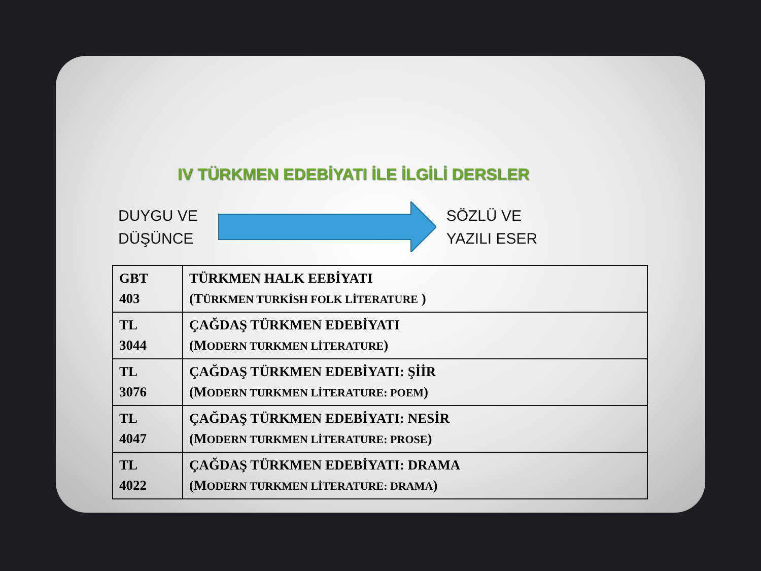IV TÜRKMEN EDEBİYATI İLE İLGİLİ DERSLER
DUYGU VE
DÜŞÜNCE
SÖZLÜ VE
YAZILI ESER
| GBT 403 | TÜRKMEN HALK EEBİYATI (T ÜRKMEN TURKİSH FOLK LİTERATURE ) |
| TL 3044 | ÇAĞDAŞ TÜRKMEN EDEBİYATI (M ODERN TURKMEN LİTERATURE ) |
| TL 3076 | ÇAĞDAŞ TÜRKMEN EDEBİYATI: ŞİİR (M ODERN TURKMEN LİTERATURE: POEM ) |
| TL 4047 | ÇAĞDAŞ TÜRKMEN EDEBİYATI: NESİR (M ODERN TURKMEN LİTERATURE: PROSE ) |
| TL 4022 | ÇAĞDAŞ TÜRKMEN EDEBİYATI: DRAMA (M ODERN TURKMEN LİTERATURE: DRAMA ) |